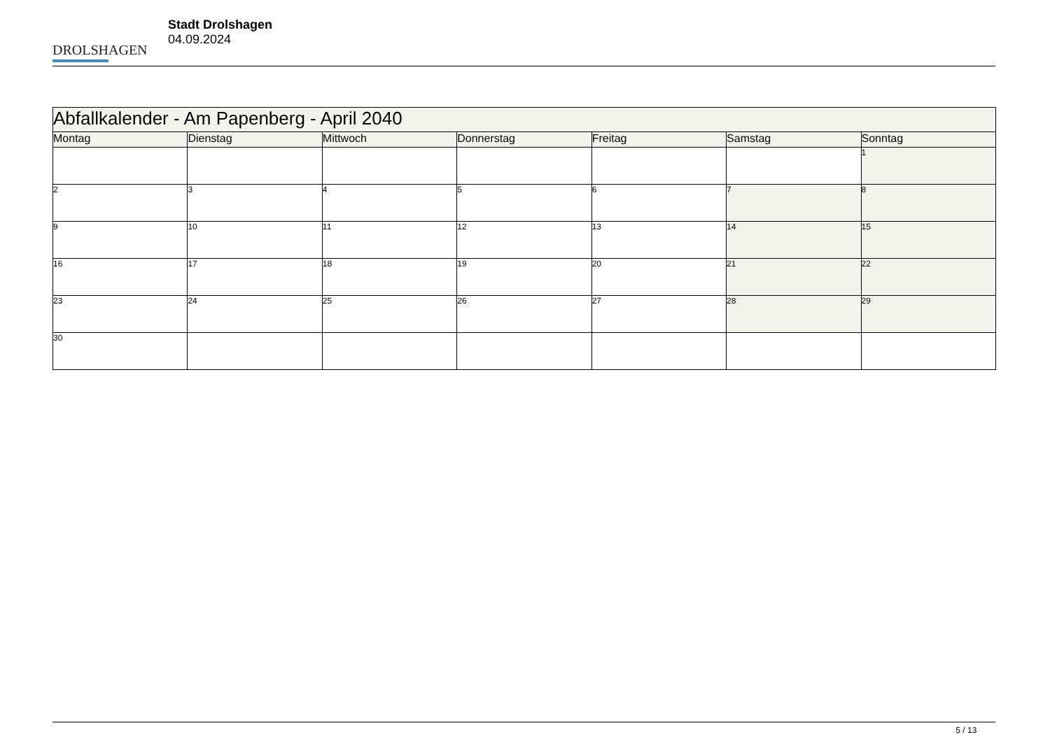DROLSHAGEN
Stadt Drolshagen
04.09.2024
| Abfallkalender - Am Papenberg - April 2040 | | | | | | |
| --- | --- | --- | --- | --- | --- | --- |
| Montag | Dienstag | Mittwoch | Donnerstag | Freitag | Samstag | Sonntag |
| | | | | | | 1 |
| 2 | 3 | 4 | 5 | 6 | 7 | 8 |
| 9 | 10 | 11 | 12 | 13 | 14 | 15 |
| 16 | 17 | 18 | 19 | 20 | 21 | 22 |
| 23 | 24 | 25 | 26 | 27 | 28 | 29 |
| 30 | | | | | | |
5 / 13